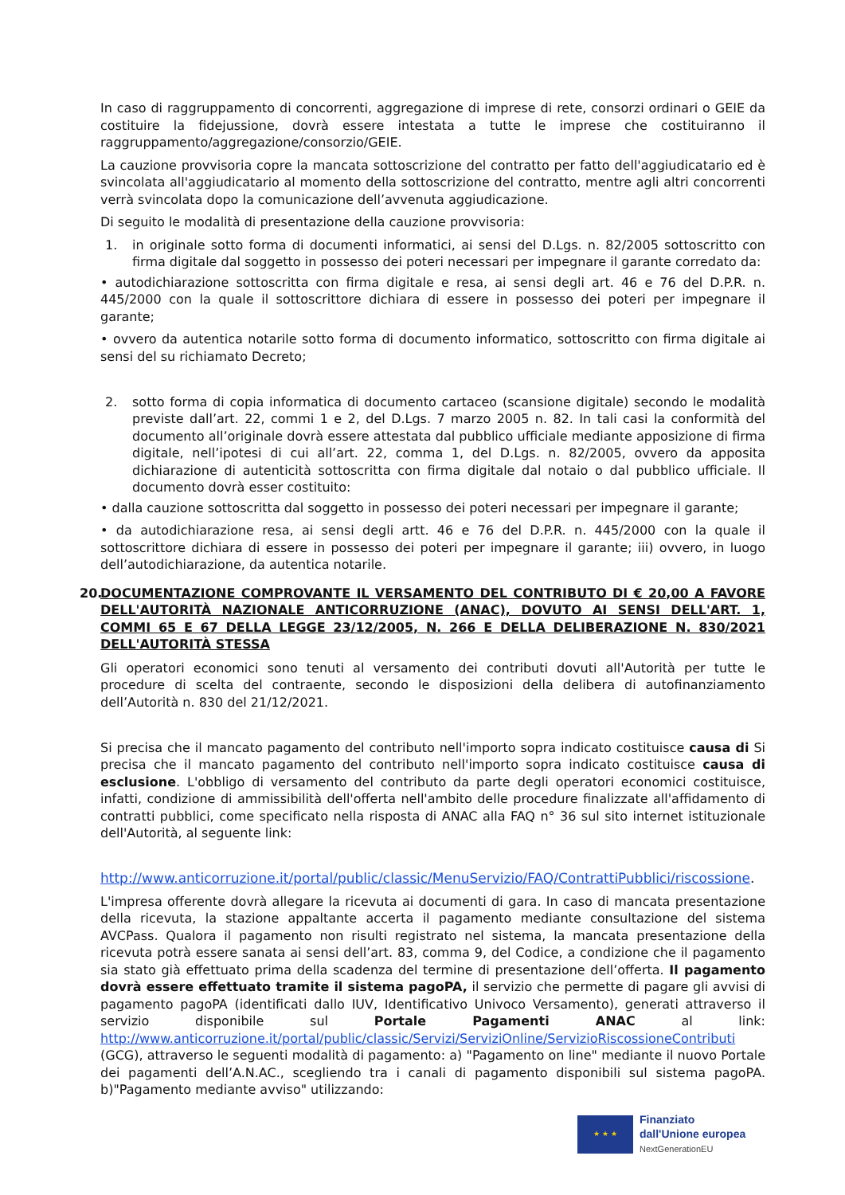In caso di raggruppamento di concorrenti, aggregazione di imprese di rete, consorzi ordinari o GEIE da costituire la fidejussione, dovrà essere intestata a tutte le imprese che costituiranno il raggruppamento/aggregazione/consorzio/GEIE.
La cauzione provvisoria copre la mancata sottoscrizione del contratto per fatto dell'aggiudicatario ed è svincolata all'aggiudicatario al momento della sottoscrizione del contratto, mentre agli altri concorrenti verrà svincolata dopo la comunicazione dell’avvenuta aggiudicazione.
Di seguito le modalità di presentazione della cauzione provvisoria:
1. in originale sotto forma di documenti informatici, ai sensi del D.Lgs. n. 82/2005 sottoscritto con firma digitale dal soggetto in possesso dei poteri necessari per impegnare il garante corredato da:
• autodichiarazione sottoscritta con firma digitale e resa, ai sensi degli art. 46 e 76 del D.P.R. n. 445/2000 con la quale il sottoscrittore dichiara di essere in possesso dei poteri per impegnare il garante;
• ovvero da autentica notarile sotto forma di documento informatico, sottoscritto con firma digitale ai sensi del su richiamato Decreto;
2. sotto forma di copia informatica di documento cartaceo (scansione digitale) secondo le modalità previste dall’art. 22, commi 1 e 2, del D.Lgs. 7 marzo 2005 n. 82. In tali casi la conformità del documento all’originale dovrà essere attestata dal pubblico ufficiale mediante apposizione di firma digitale, nell’ipotesi di cui all’art. 22, comma 1, del D.Lgs. n. 82/2005, ovvero da apposita dichiarazione di autenticità sottoscritta con firma digitale dal notaio o dal pubblico ufficiale. Il documento dovrà esser costituito:
• dalla cauzione sottoscritta dal soggetto in possesso dei poteri necessari per impegnare il garante;
• da autodichiarazione resa, ai sensi degli artt. 46 e 76 del D.P.R. n. 445/2000 con la quale il sottoscrittore dichiara di essere in possesso dei poteri per impegnare il garante; iii) ovvero, in luogo dell’autodichiarazione, da autentica notarile.
20. DOCUMENTAZIONE COMPROVANTE IL VERSAMENTO DEL CONTRIBUTO DI € 20,00 A FAVORE DELL'AUTORITÀ NAZIONALE ANTICORRUZIONE (ANAC), DOVUTO AI SENSI DELL'ART. 1, COMMI 65 E 67 DELLA LEGGE 23/12/2005, N. 266 E DELLA DELIBERAZIONE N. 830/2021 DELL'AUTORITÀ STESSA
Gli operatori economici sono tenuti al versamento dei contributi dovuti all'Autorità per tutte le procedure di scelta del contraente, secondo le disposizioni della delibera di autofinanziamento dell’Autorità n. 830 del 21/12/2021.
Si precisa che il mancato pagamento del contributo nell'importo sopra indicato costituisce causa di Si precisa che il mancato pagamento del contributo nell'importo sopra indicato costituisce causa di esclusione. L'obbligo di versamento del contributo da parte degli operatori economici costituisce, infatti, condizione di ammissibilità dell'offerta nell'ambito delle procedure finalizzate all'affidamento di contratti pubblici, come specificato nella risposta di ANAC alla FAQ n° 36 sul sito internet istituzionale dell'Autorità, al seguente link:
http://www.anticorruzione.it/portal/public/classic/MenuServizio/FAQ/ContrattiPubblici/riscossione.
L'impresa offerente dovrà allegare la ricevuta ai documenti di gara. In caso di mancata presentazione della ricevuta, la stazione appaltante accerta il pagamento mediante consultazione del sistema AVCPass. Qualora il pagamento non risulti registrato nel sistema, la mancata presentazione della ricevuta potrà essere sanata ai sensi dell’art. 83, comma 9, del Codice, a condizione che il pagamento sia stato già effettuato prima della scadenza del termine di presentazione dell’offerta. Il pagamento dovrà essere effettuato tramite il sistema pagoPA, il servizio che permette di pagare gli avvisi di pagamento pagoPA (identificati dallo IUV, Identificativo Univoco Versamento), generati attraverso il servizio disponibile sul Portale Pagamenti ANAC al link: http://www.anticorruzione.it/portal/public/classic/Servizi/ServiziOnline/ServizioRiscossioneContributi (GCG), attraverso le seguenti modalità di pagamento: a) "Pagamento on line" mediante il nuovo Portale dei pagamenti dell’A.N.AC., scegliendo tra i canali di pagamento disponibili sul sistema pagoPA. b)"Pagamento mediante avviso" utilizzando:
★ ★ ★
Finanziato
dall'Unione europea
NextGenerationEU